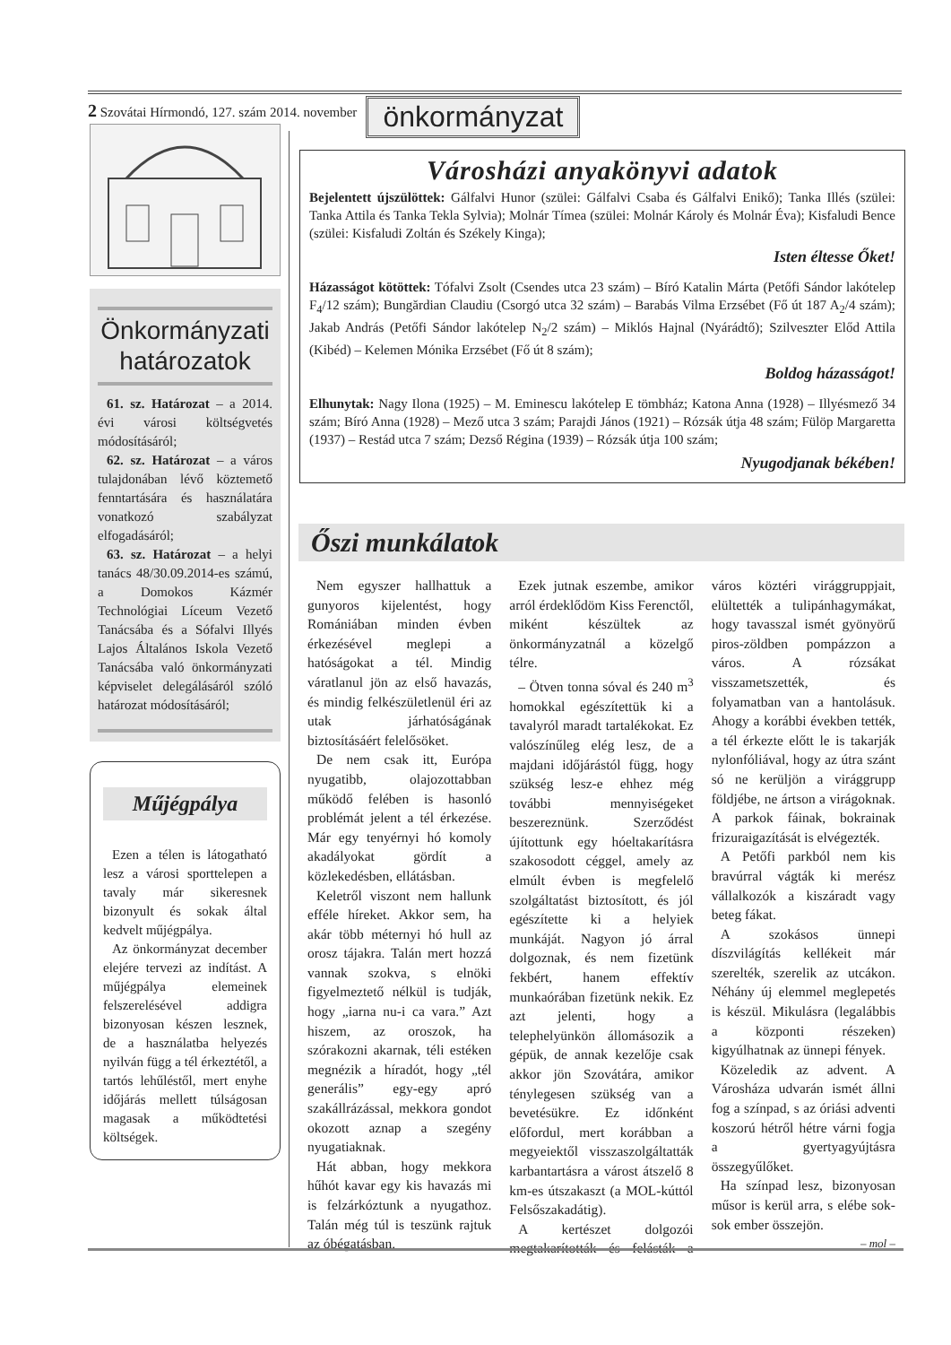2 Szovátai Hírmondó, 127. szám 2014. november önkormányzat
Önkormányzati határozatok
61. sz. Határozat – a 2014. évi városi költségvetés módosításáról;
62. sz. Határozat – a város tulajdonában lévő köztemető fenntartására és használatára vonatkozó szabályzat elfogadásáról;
63. sz. Határozat – a helyi tanács 48/30.09.2014-es számú, a Domokos Kázmér Technológiai Líceum Vezető Tanácsába és a Sófalvi Illyés Lajos Általános Iskola Vezető Tanácsába való önkormányzati képviselet delegálásáról szóló határozat módosításáról;
Műjégpálya
Ezen a télen is látogatható lesz a városi sporttelepen a tavaly már sikeresnek bizonyult és sokak által kedvelt műjégpálya.
Az önkormányzat december elejére tervezi az indítást. A műjégpálya elemeinek felszerelésével addigra bizonyosan készen lesznek, de a használatba helyezés nyilván függ a tél érkeztétől, a tartós lehűléstől, mert enyhe időjárás mellett túlságosan magasak a működtetési költségek.
Városházi anyakönyvi adatok
Bejelentett újszülöttek: Gálfalvi Hunor (szülei: Gálfalvi Csaba és Gálfalvi Enikő); Tanka Illés (szülei: Tanka Attila és Tanka Tekla Sylvia); Molnár Tímea (szülei: Molnár Károly és Molnár Éva); Kisfaludi Bence (szülei: Kisfaludi Zoltán és Székely Kinga);
Isten éltesse Őket!
Házasságot kötöttek: Tófalvi Zsolt (Csendes utca 23 szám) – Bíró Katalin Márta (Petőfi Sándor lakótelep F<sub>4</sub>/12 szám); Bungărdian Claudiu (Csorgó utca 32 szám) – Barabás Vilma Erzsébet (Fő út 187 A<sub>2</sub>/4 szám); Jakab András (Petőfi Sándor lakótelep N<sub>2</sub>/2 szám) – Miklós Hajnal (Nyárádtő); Szilveszter Előd Attila (Kibéd) – Kelemen Mónika Erzsébet (Fő út 8 szám);
Boldog házasságot!
Elhunytak: Nagy Ilona (1925) – M. Eminescu lakótelep E tömbház; Katona Anna (1928) – Illyésmező 34 szám; Bíró Anna (1928) – Mező utca 3 szám; Parajdi János (1921) – Rózsák útja 48 szám; Fülöp Margaretta (1937) – Restád utca 7 szám; Dezső Régina (1939) – Rózsák útja 100 szám;
Nyugodjanak békében!
Őszi munkálatok
Nem egyszer hallhattuk a gunyoros kijelentést, hogy Romániában minden évben érkezésével meglepi a hatóságokat a tél. Mindig váratlanul jön az első havazás, és mindig felkészületlenül éri az utak járhatóságának biztosításáért felelősöket.
De nem csak itt, Európa nyugatibb, olajozottabban működő felében is hasonló problémát jelent a tél érkezése. Már egy tenyérnyi hó komoly akadályokat gördít a közlekedésben, ellátásban.
Keletről viszont nem hallunk efféle híreket. Akkor sem, ha akár több méternyi hó hull az orosz tájakra. Talán mert hozzá vannak szokva, s elnöki figyelmeztető nélkül is tudják, hogy „iarna nu-i ca vara.” Azt hiszem, az oroszok, ha szórakozni akarnak, téli estéken megnézik a híradót, hogy „tél generális” egy-egy apró szakállrázással, mekkora gondot okozott aznap a szegény nyugatiaknak.
Hát abban, hogy mekkora hűhót kavar egy kis havazás mi is felzárkóztunk a nyugathoz. Talán még túl is teszünk rajtuk az óbégatásban.
Ezek jutnak eszembe, amikor arról érdeklődöm Kiss Ferenctől, miként készültek az önkormányzatnál a közelgő télre.
– Ötven tonna sóval és 240 m<sup>3</sup> homokkal egészítettük ki a tavalyról maradt tartalékokat. Ez valószínűleg elég lesz, de a majdani időjárástól függ, hogy szükség lesz-e ehhez még további mennyiségeket beszereznünk. Szerződést újítottunk egy hóeltakarításra szakosodott céggel, amely az elmúlt évben is megfelelő szolgáltatást biztosított, és jól egészítette ki a helyiek munkáját. Nagyon jó árral dolgoznak, és nem fizetünk fekbért, hanem effektív munkaórában fizetünk nekik. Ez azt jelenti, hogy a telephelyünkön állomásozik a gépük, de annak kezelője csak akkor jön Szovátára, amikor ténylegesen szükség van a bevetésükre. Ez időnként előfordul, mert korábban a megyeiektől visszaszolgáltatták karbantartásra a várost átszelő 8 km-es útszakaszt (a MOL-kúttól Felsőszakadátig).
A kertészet dolgozói megtakarították és felásták a város köztéri virággruppjait, elültették a tulipánhagymákat, hogy tavasszal ismét gyönyörű piros-zöldben pompázzon a város. A rózsákat visszametszették, és folyamatban van a hantolásuk. Ahogy a korábbi években tették, a tél érkezte előtt le is takarják nylonfóliával, hogy az útra szánt só ne kerüljön a virággrupp földjébe, ne ártson a virágoknak. A parkok fáinak, bokrainak frizuraigazítását is elvégezték.
A Petőfi parkból nem kis bravúrral vágták ki merész vállalkozók a kiszáradt vagy beteg fákat.
A szokásos ünnepi díszvilágítás kellékeit már szerelték, szerelik az utcákon. Néhány új elemmel meglepetés is készül. Mikulásra (legalábbis a központi részeken) kigyúlhatnak az ünnepi fények.
Közeledik az advent. A Városháza udvarán ismét állni fog a színpad, s az óriási adventi koszorú hétről hétre várni fogja a gyertyagyújtásra összegyűlőket.
Ha színpad lesz, bizonyosan műsor is kerül arra, s elébe sok-sok ember összejön.
– mol –